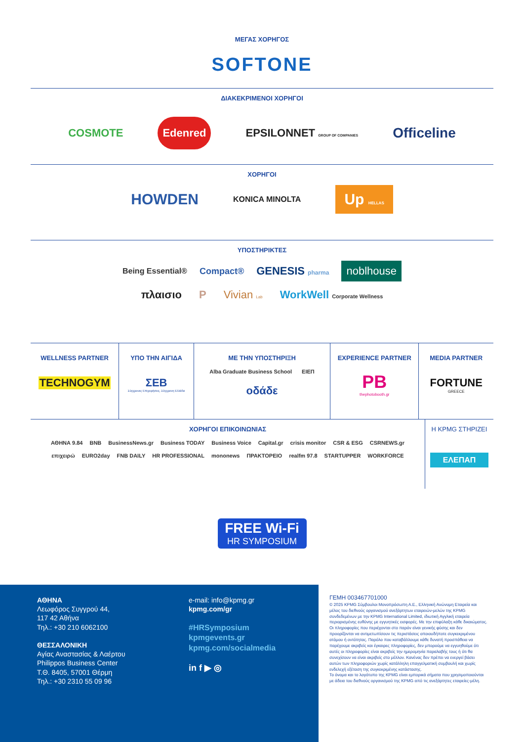ΜΕΓΑΣ ΧΟΡΗΓΟΣ
SOFTONE
ΔΙΑΚΕΚΡΙΜΕΝΟΙ ΧΟΡΗΓΟΙ
COSMOTE Edenred EPSILONNET GROUP OF COMPANIES Officeline
ΧΟΡΗΓΟΙ
HOWDEN KONICA MINOLTA Up HELLAS
ΥΠΟΣΤΗΡΙΚΤΕΣ
Being Essential® Compact® GENESIS pharma noblhouse
πλαισιο P Vivian Lab WorkWell Corporate Wellness
WELLNESS PARTNER
TECHNOGYM
ΥΠΟ ΤΗΝ ΑΙΓΙΔΑ
ΣΕΒ
Σύγχρονες Επιχειρήσεις, Σύγχρονη Ελλάδα
ΜΕ ΤΗΝ ΥΠΟΣΤΗΡΙΞΗ
Alba Graduate Business School ΕΙΕΠ οδάδε
EXPERIENCE PARTNER
PB
thephotobooth.gr
MEDIA PARTNER
FORTUNE
GREECE
ΧΟΡΗΓΟΙ ΕΠΙΚΟΙΝΩΝΙΑΣ
ΑΘΗΝΑ 9.84 BNB BusinessNews.gr Business TODAY Business Voice Capital.gr crisis monitor CSR & ESG CSRNEWS.gr
επιχειρώ EURO2day FNB DAILY HR PROFESSIONAL mononews ΠΡΑΚΤΟΡΕΙΟ realfm 97.8 STARTUPPER WORKFORCE
Η KPMG ΣΤΗΡΙΖΕΙ
ΕΛΕΠΑΠ
FREE Wi-Fi
HR SYMPOSIUM
ΑΘΗΝΑ
Λεωφόρος Συγγρού 44,
117 42 Αθήνα
Τηλ.: +30 210 6062100
ΘΕΣΣΑΛΟΝΙΚΗ
Αγίας Αναστασίας & Λαέρτου
Philippos Business Center
Τ.Θ. 8405, 57001 Θέρμη
Τηλ.: +30 2310 55 09 96
e-mail: info@kpmg.gr
kpmg.com/gr
#HRSymposium
kpmgevents.gr
kpmg.com/socialmedia
in f ▶ ◎
ΓΕΜΗ 003467701000
© 2025 KPMG Σύμβουλοι Μονοπρόσωπη Α.Ε., Ελληνική Ανώνυμη Εταιρεία και μέλος του διεθνούς οργανισμού ανεξάρτητων εταιρειών-μελών της KPMG συνδεδεμένων με την KPMG International Limited, ιδιωτική Αγγλική εταιρεία περιορισμένης ευθύνης με εγγυητικές εισφορές. Με την επιφύλαξη κάθε δικαιώματος.
Οι πληροφορίες που περιέχονται στο παρόν είναι γενικής φύσης και δεν προορίζονται να αντιμετωπίσουν τις περιστάσεις οποιουδήποτε συγκεκριμένου ατόμου ή οντότητας. Παρόλο που καταβάλλουμε κάθε δυνατή προσπάθεια να παρέχουμε ακριβείς και έγκαιρες πληροφορίες, δεν μπορούμε να εγγυηθούμε ότι αυτές οι πληροφορίες είναι ακριβείς την ημερομηνία παραλαβής τους ή ότι θα συνεχίσουν να είναι ακριβείς στο μέλλον. Κανένας δεν πρέπει να ενεργεί βάσει αυτών των πληροφοριών χωρίς κατάλληλη επαγγελματική συμβουλή και χωρίς ενδελεχή εξέταση της συγκεκριμένης κατάστασης.
Το όνομα και το λογότυπο της KPMG είναι εμπορικά σήματα που χρησιμοποιούνται με άδεια του διεθνούς οργανισμού της KPMG από τις ανεξάρτητες εταιρείες-μέλη.